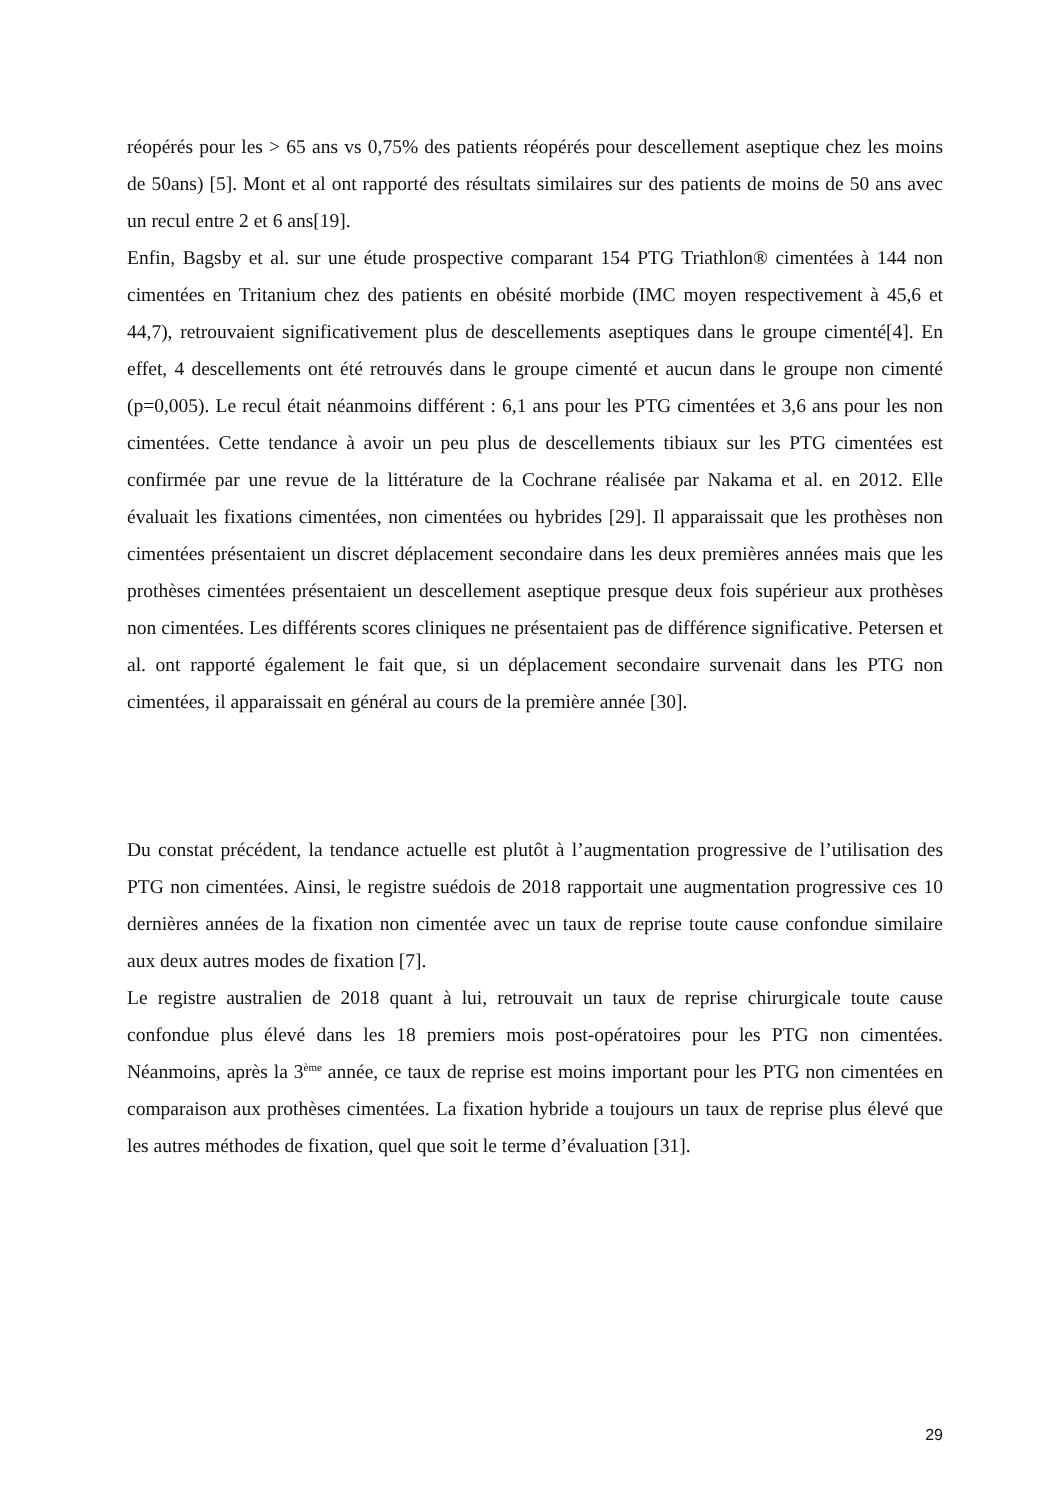réopérés pour les > 65 ans vs 0,75% des patients réopérés pour descellement aseptique chez les moins de 50ans) [5]. Mont et al ont rapporté des résultats similaires sur des patients de moins de 50 ans avec un recul entre 2 et 6 ans[19].
Enfin, Bagsby et al. sur une étude prospective comparant 154 PTG Triathlon® cimentées à 144 non cimentées en Tritanium chez des patients en obésité morbide (IMC moyen respectivement à 45,6 et 44,7), retrouvaient significativement plus de descellements aseptiques dans le groupe cimenté[4]. En effet, 4 descellements ont été retrouvés dans le groupe cimenté et aucun dans le groupe non cimenté (p=0,005). Le recul était néanmoins différent : 6,1 ans pour les PTG cimentées et 3,6 ans pour les non cimentées. Cette tendance à avoir un peu plus de descellements tibiaux sur les PTG cimentées est confirmée par une revue de la littérature de la Cochrane réalisée par Nakama et al. en 2012. Elle évaluait les fixations cimentées, non cimentées ou hybrides [29]. Il apparaissait que les prothèses non cimentées présentaient un discret déplacement secondaire dans les deux premières années mais que les prothèses cimentées présentaient un descellement aseptique presque deux fois supérieur aux prothèses non cimentées. Les différents scores cliniques ne présentaient pas de différence significative. Petersen et al. ont rapporté également le fait que, si un déplacement secondaire survenait dans les PTG non cimentées, il apparaissait en général au cours de la première année [30].
Du constat précédent, la tendance actuelle est plutôt à l’augmentation progressive de l’utilisation des PTG non cimentées. Ainsi, le registre suédois de 2018 rapportait une augmentation progressive ces 10 dernières années de la fixation non cimentée avec un taux de reprise toute cause confondue similaire aux deux autres modes de fixation [7].
Le registre australien de 2018 quant à lui, retrouvait un taux de reprise chirurgicale toute cause confondue plus élevé dans les 18 premiers mois post-opératoires pour les PTG non cimentées. Néanmoins, après la 3<sup>ème</sup> année, ce taux de reprise est moins important pour les PTG non cimentées en comparaison aux prothèses cimentées. La fixation hybride a toujours un taux de reprise plus élevé que les autres méthodes de fixation, quel que soit le terme d’évaluation [31].
29